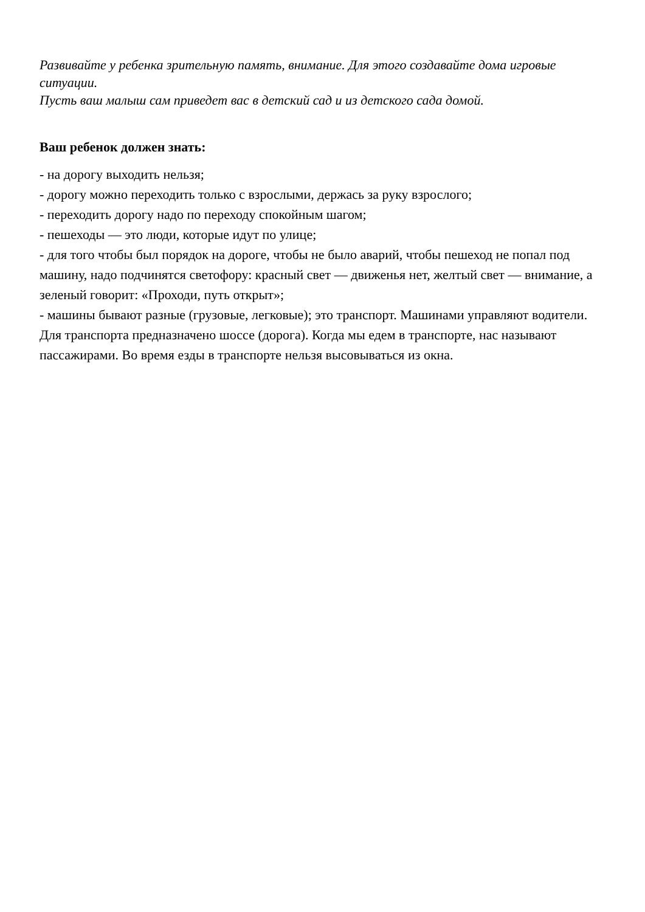Развивайте у ребенка зрительную память, внимание. Для этого создавайте дома игровые ситуации.
Пусть ваш малыш сам приведет вас в детский сад и из детского сада домой.
Ваш ребенок должен знать:
- на дорогу выходить нельзя;
- дорогу можно переходить только с взрослыми, держась за руку взрослого;
- переходить дорогу надо по переходу спокойным шагом;
- пешеходы — это люди, которые идут по улице;
- для того чтобы был порядок на дороге, чтобы не было аварий, чтобы пешеход не попал под машину, надо подчинятся светофору: красный свет — движенья нет, желтый свет — внимание, а зеленый говорит: «Проходи, путь открыт»;
- машины бывают разные (грузовые, легковые); это транспорт. Машинами управляют водители. Для транспорта предназначено шоссе (дорога). Когда мы едем в транспорте, нас называют пассажирами. Во время езды в транспорте нельзя высовываться из окна.